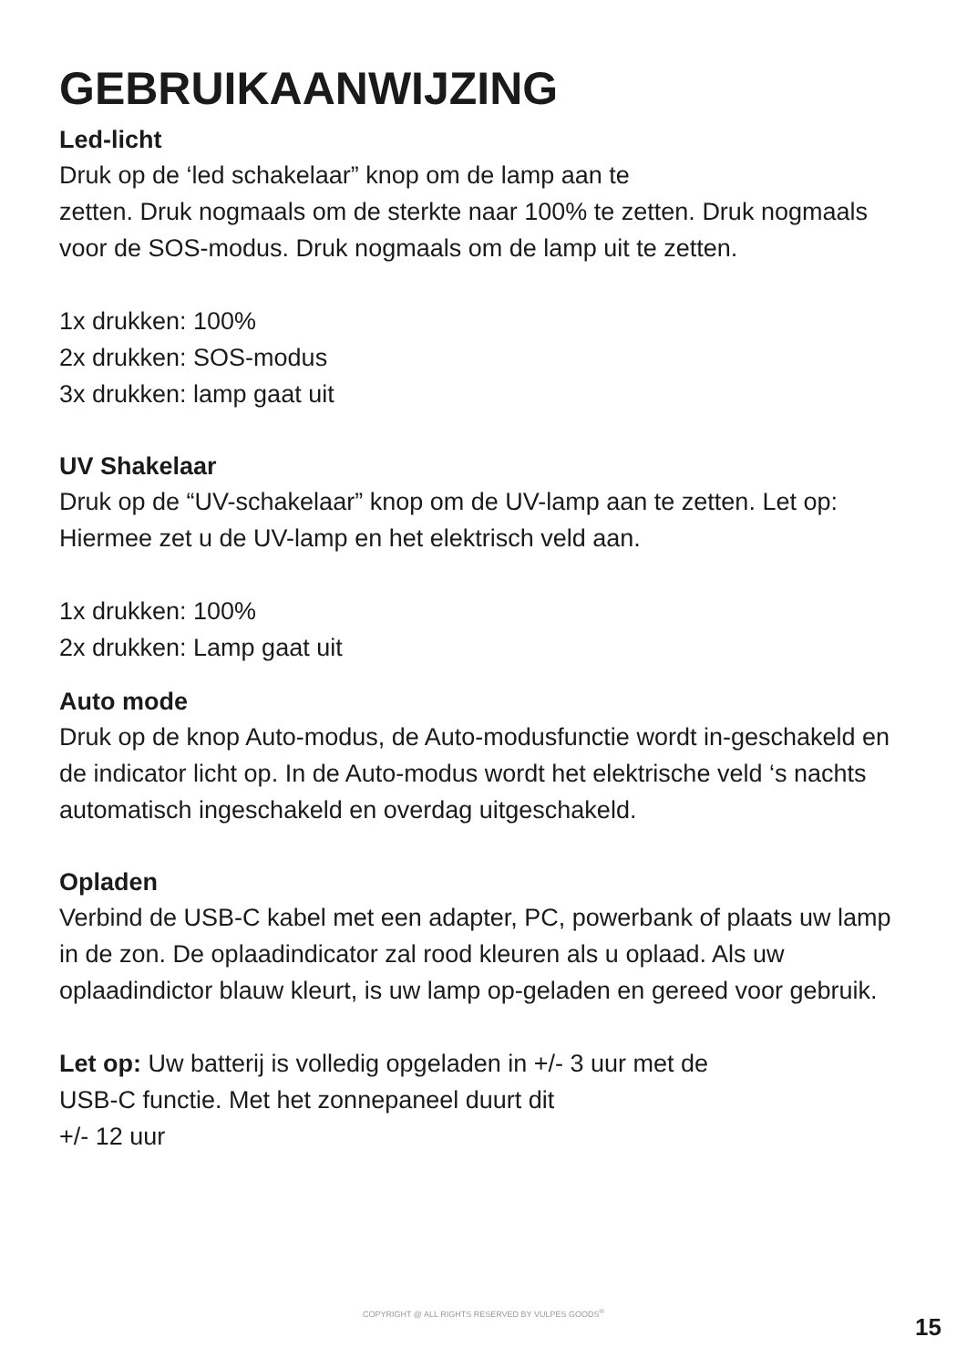GEBRUIKAANWIJZING
Led-licht
Druk op de ‘led schakelaar” knop om de lamp aan te
zetten. Druk nogmaals om de sterkte naar 100% te zetten. Druk nogmaals voor de SOS-modus. Druk nogmaals om de lamp uit te zetten.
1x drukken: 100%
2x drukken: SOS-modus
3x drukken: lamp gaat uit
UV Shakelaar
Druk op de “UV-schakelaar” knop om de UV-lamp aan te zetten. Let op: Hiermee zet u de UV-lamp en het elektrisch veld aan.
1x drukken: 100%
2x drukken: Lamp gaat uit
Auto mode
Druk op de knop Auto-modus, de Auto-modusfunctie wordt in-geschakeld en de indicator licht op. In de Auto-modus wordt het elektrische veld ‘s nachts automatisch ingeschakeld en overdag uitgeschakeld.
Opladen
Verbind de USB-C kabel met een adapter, PC, powerbank of plaats uw lamp in de zon. De oplaadindicator zal rood kleuren als u oplaad. Als uw oplaadindictor blauw kleurt, is uw lamp op-geladen en gereed voor gebruik.
Let op: Uw batterij is volledig opgeladen in +/- 3 uur met de
USB-C functie. Met het zonnepaneel duurt dit
+/- 12 uur
COPYRIGHT @ ALL RIGHTS RESERVED BY VULPES GOODS<sup>®</sup>
15